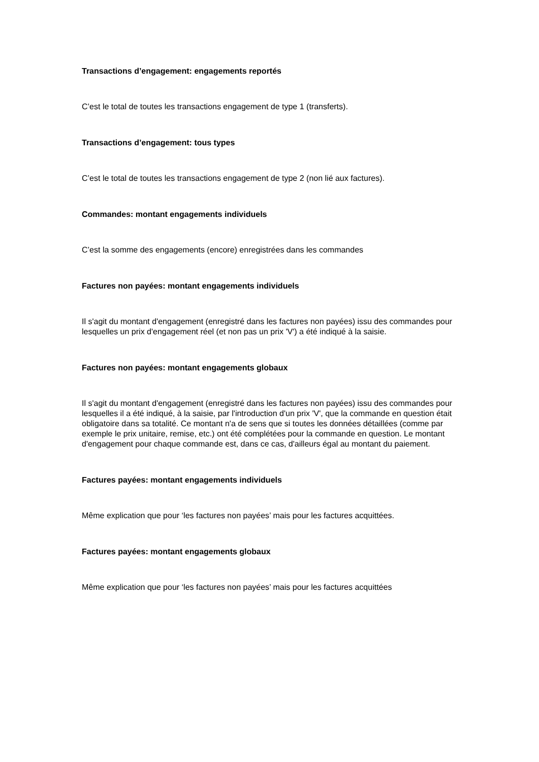Transactions d’engagement: engagements reportés
C’est le total de toutes les transactions engagement de type 1 (transferts).
Transactions d’engagement: tous types
C’est le total de toutes les transactions engagement de type 2 (non lié aux factures).
Commandes: montant engagements individuels
C’est la somme des engagements (encore) enregistrées dans les commandes
Factures non payées: montant engagements individuels
Il s'agit du montant d'engagement (enregistré dans les factures non payées) issu des commandes pour lesquelles un prix d'engagement réel (et non pas un prix 'V') a été indiqué à la saisie.
Factures non payées: montant engagements globaux
Il s'agit du montant d'engagement (enregistré dans les factures non payées) issu des commandes pour lesquelles il a été indiqué, à la saisie, par l'introduction d'un prix 'V', que la commande en question était obligatoire dans sa totalité. Ce montant n'a de sens que si toutes les données détaillées (comme par exemple le prix unitaire, remise, etc.) ont été complétées pour la commande en question. Le montant d'engagement pour chaque commande est, dans ce cas, d'ailleurs égal au montant du paiement.
Factures payées: montant engagements individuels
Même explication que pour ‘les factures non payées’ mais pour les factures acquittées.
Factures payées: montant engagements globaux
Même explication que pour ‘les factures non payées’ mais pour les factures acquittées